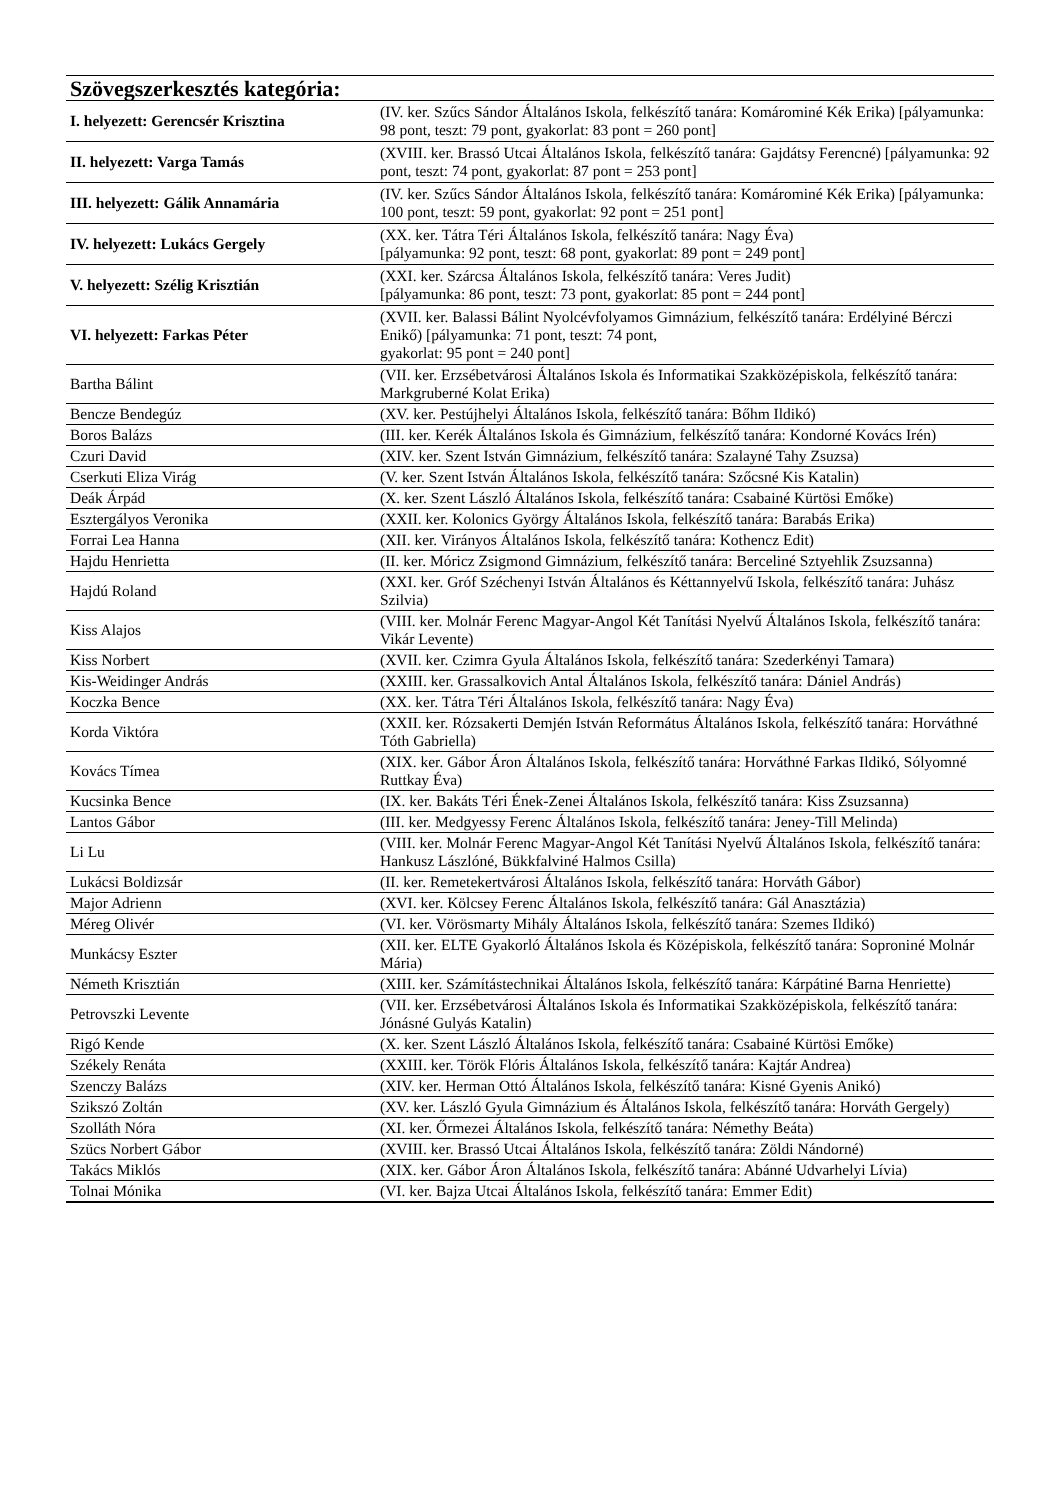| Szövegszerkesztés kategória: | |
| --- | --- |
| I. helyezett: Gerencsér Krisztina | (IV. ker. Szűcs Sándor Általános Iskola, felkészítő tanára: Komárominé Kék Erika) [pályamunka: 98 pont, teszt: 79 pont, gyakorlat: 83 pont = 260 pont] |
| II. helyezett: Varga Tamás | (XVIII. ker. Brassó Utcai Általános Iskola, felkészítő tanára: Gajdátsy Ferencné) [pályamunka: 92 pont, teszt: 74 pont, gyakorlat: 87 pont = 253 pont] |
| III. helyezett: Gálik Annamária | (IV. ker. Szűcs Sándor Általános Iskola, felkészítő tanára: Komárominé Kék Erika) [pályamunka: 100 pont, teszt: 59 pont, gyakorlat: 92 pont = 251 pont] |
| IV. helyezett: Lukács Gergely | (XX. ker. Tátra Téri Általános Iskola, felkészítő tanára: Nagy Éva) [pályamunka: 92 pont, teszt: 68 pont, gyakorlat: 89 pont = 249 pont] |
| V. helyezett: Szélig Krisztián | (XXI. ker. Szárcsa Általános Iskola, felkészítő tanára: Veres Judit) [pályamunka: 86 pont, teszt: 73 pont, gyakorlat: 85 pont = 244 pont] |
| VI. helyezett: Farkas Péter | (XVII. ker. Balassi Bálint Nyolcévfolyamos Gimnázium, felkészítő tanára: Erdélyiné Bérczi Enikő) [pályamunka: 71 pont, teszt: 74 pont, gyakorlat: 95 pont = 240 pont] |
| Bartha Bálint | (VII. ker. Erzsébetvárosi Általános Iskola és Informatikai Szakközépiskola, felkészítő tanára: Markgruberné Kolat Erika) |
| Bencze Bendegúz | (XV. ker. Pestújhelyi Általános Iskola, felkészítő tanára: Bőhm Ildikó) |
| Boros Balázs | (III. ker. Kerék Általános Iskola és Gimnázium, felkészítő tanára: Kondorné Kovács Irén) |
| Czuri David | (XIV. ker. Szent István Gimnázium, felkészítő tanára: Szalayné Tahy Zsuzsa) |
| Cserkuti Eliza Virág | (V. ker. Szent István Általános Iskola, felkészítő tanára: Szőcsné Kis Katalin) |
| Deák Árpád | (X. ker. Szent László Általános Iskola, felkészítő tanára: Csabainé Kürtösi Emőke) |
| Esztergályos Veronika | (XXII. ker. Kolonics György Általános Iskola, felkészítő tanára: Barabás Erika) |
| Forrai Lea Hanna | (XII. ker. Virányos Általános Iskola, felkészítő tanára: Kothencz Edit) |
| Hajdu Henrietta | (II. ker. Móricz Zsigmond Gimnázium, felkészítő tanára: Berceliné Sztyehlik Zsuzsanna) |
| Hajdú Roland | (XXI. ker. Gróf Széchenyi István Általános és Kéttannyelvű Iskola, felkészítő tanára: Juhász Szilvia) |
| Kiss Alajos | (VIII. ker. Molnár Ferenc Magyar-Angol Két Tanítási Nyelvű Általános Iskola, felkészítő tanára: Vikár Levente) |
| Kiss Norbert | (XVII. ker. Czimra Gyula Általános Iskola, felkészítő tanára: Szederkényi Tamara) |
| Kis-Weidinger András | (XXIII. ker. Grassalkovich Antal Általános Iskola, felkészítő tanára: Dániel András) |
| Koczka Bence | (XX. ker. Tátra Téri Általános Iskola, felkészítő tanára: Nagy Éva) |
| Korda Viktóra | (XXII. ker. Rózsakerti Demjén István Református Általános Iskola, felkészítő tanára: Horváthné Tóth Gabriella) |
| Kovács Tímea | (XIX. ker. Gábor Áron Általános Iskola, felkészítő tanára: Horváthné Farkas Ildikó, Sólyomné Ruttkay Éva) |
| Kucsinka Bence | (IX. ker. Bakáts Téri Ének-Zenei Általános Iskola, felkészítő tanára: Kiss Zsuzsanna) |
| Lantos Gábor | (III. ker. Medgyessy Ferenc Általános Iskola, felkészítő tanára: Jeney-Till Melinda) |
| Li Lu | (VIII. ker. Molnár Ferenc Magyar-Angol Két Tanítási Nyelvű Általános Iskola, felkészítő tanára: Hankusz Lászlóné, Bükkfalviné Halmos Csilla) |
| Lukácsi Boldizsár | (II. ker. Remetekertvárosi Általános Iskola, felkészítő tanára: Horváth Gábor) |
| Major Adrienn | (XVI. ker. Kölcsey Ferenc Általános Iskola, felkészítő tanára: Gál Anasztázia) |
| Méreg Olivér | (VI. ker. Vörösmarty Mihály Általános Iskola, felkészítő tanára: Szemes Ildikó) |
| Munkácsy Eszter | (XII. ker. ELTE Gyakorló Általános Iskola és Középiskola, felkészítő tanára: Soproniné Molnár Mária) |
| Németh Krisztián | (XIII. ker. Számítástechnikai Általános Iskola, felkészítő tanára: Kárpátiné Barna Henriette) |
| Petrovszki Levente | (VII. ker. Erzsébetvárosi Általános Iskola és Informatikai Szakközépiskola, felkészítő tanára: Jónásné Gulyás Katalin) |
| Rigó Kende | (X. ker. Szent László Általános Iskola, felkészítő tanára: Csabainé Kürtösi Emőke) |
| Székely Renáta | (XXIII. ker. Török Flóris Általános Iskola, felkészítő tanára: Kajtár Andrea) |
| Szenczy Balázs | (XIV. ker. Herman Ottó Általános Iskola, felkészítő tanára: Kisné Gyenis Anikó) |
| Szikszó Zoltán | (XV. ker. László Gyula Gimnázium és Általános Iskola, felkészítő tanára: Horváth Gergely) |
| Szolláth Nóra | (XI. ker. Őrmezei Általános Iskola, felkészítő tanára: Némethy Beáta) |
| Szücs Norbert Gábor | (XVIII. ker. Brassó Utcai Általános Iskola, felkészítő tanára: Zöldi Nándorné) |
| Takács Miklós | (XIX. ker. Gábor Áron Általános Iskola, felkészítő tanára: Abánné Udvarhelyi Lívia) |
| Tolnai Mónika | (VI. ker. Bajza Utcai Általános Iskola, felkészítő tanára: Emmer Edit) |